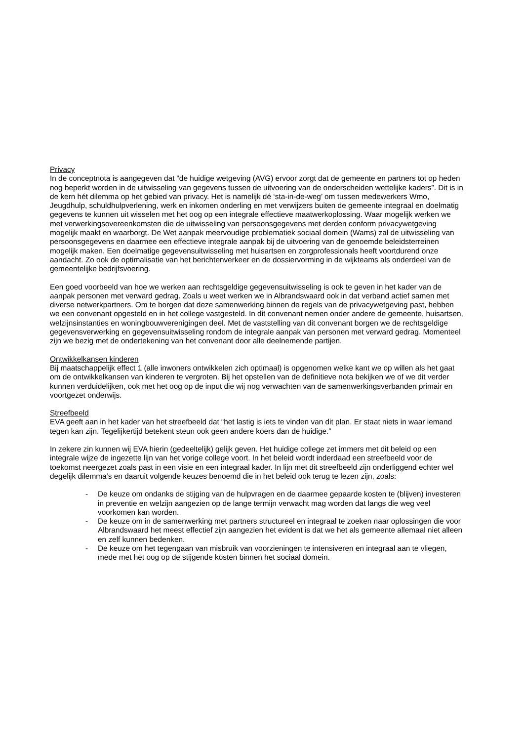Privacy
In de conceptnota is aangegeven dat “de huidige wetgeving (AVG) ervoor zorgt dat de gemeente en partners tot op heden nog beperkt worden in de uitwisseling van gegevens tussen de uitvoering van de onderscheiden wettelijke kaders”. Dit is in de kern hét dilemma op het gebied van privacy. Het is namelijk dé ‘sta-in-de-weg’ om tussen medewerkers Wmo, Jeugdhulp, schuldhulpverlening, werk en inkomen onderling en met verwijzers buiten de gemeente integraal en doelmatig gegevens te kunnen uit wisselen met het oog op een integrale effectieve maatwerkoplossing. Waar mogelijk werken we met verwerkingsovereenkomsten die de uitwisseling van persoonsgegevens met derden conform privacywetgeving mogelijk maakt en waarborgt. De Wet aanpak meervoudige problematiek sociaal domein (Wams) zal de uitwisseling van persoonsgegevens en daarmee een effectieve integrale aanpak bij de uitvoering van de genoemde beleidsterreinen mogelijk maken. Een doelmatige gegevensuitwisseling met huisartsen en zorgprofessionals heeft voortdurend onze aandacht. Zo ook de optimalisatie van het berichtenverkeer en de dossiervorming in de wijkteams als onderdeel van de gemeentelijke bedrijfsvoering.
Een goed voorbeeld van hoe we werken aan rechtsgeldige gegevensuitwisseling is ook te geven in het kader van de aanpak personen met verward gedrag. Zoals u weet werken we in Albrandswaard ook in dat verband actief samen met diverse netwerkpartners. Om te borgen dat deze samenwerking binnen de regels van de privacywetgeving past, hebben we een convenant opgesteld en in het college vastgesteld. In dit convenant nemen onder andere de gemeente, huisartsen, welzijnsinstanties en woningbouwverenigingen deel. Met de vaststelling van dit convenant borgen we de rechtsgeldige gegevensverwerking en gegevensuitwisseling rondom de integrale aanpak van personen met verward gedrag. Momenteel zijn we bezig met de ondertekening van het convenant door alle deelnemende partijen.
Ontwikkelkansen kinderen
Bij maatschappelijk effect 1 (alle inwoners ontwikkelen zich optimaal) is opgenomen welke kant we op willen als het gaat om de ontwikkelkansen van kinderen te vergroten. Bij het opstellen van de definitieve nota bekijken we of we dit verder kunnen verduidelijken, ook met het oog op de input die wij nog verwachten van de samenwerkingsverbanden primair en voortgezet onderwijs.
Streefbeeld
EVA geeft aan in het kader van het streefbeeld dat “het lastig is iets te vinden van dit plan. Er staat niets in waar iemand tegen kan zijn. Tegelijkertijd betekent steun ook geen andere koers dan de huidige.”
In zekere zin kunnen wij EVA hierin (gedeeltelijk) gelijk geven. Het huidige college zet immers met dit beleid op een integrale wijze de ingezette lijn van het vorige college voort. In het beleid wordt inderdaad een streefbeeld voor de toekomst neergezet zoals past in een visie en een integraal kader. In lijn met dit streefbeeld zijn onderliggend echter wel degelijk dilemma’s en daaruit volgende keuzes benoemd die in het beleid ook terug te lezen zijn, zoals:
- De keuze om ondanks de stijging van de hulpvragen en de daarmee gepaarde kosten te (blijven) investeren in preventie en welzijn aangezien op de lange termijn verwacht mag worden dat langs die weg veel voorkomen kan worden.
- De keuze om in de samenwerking met partners structureel en integraal te zoeken naar oplossingen die voor Albrandswaard het meest effectief zijn aangezien het evident is dat we het als gemeente allemaal niet alleen en zelf kunnen bedenken.
- De keuze om het tegengaan van misbruik van voorzieningen te intensiveren en integraal aan te vliegen, mede met het oog op de stijgende kosten binnen het sociaal domein.